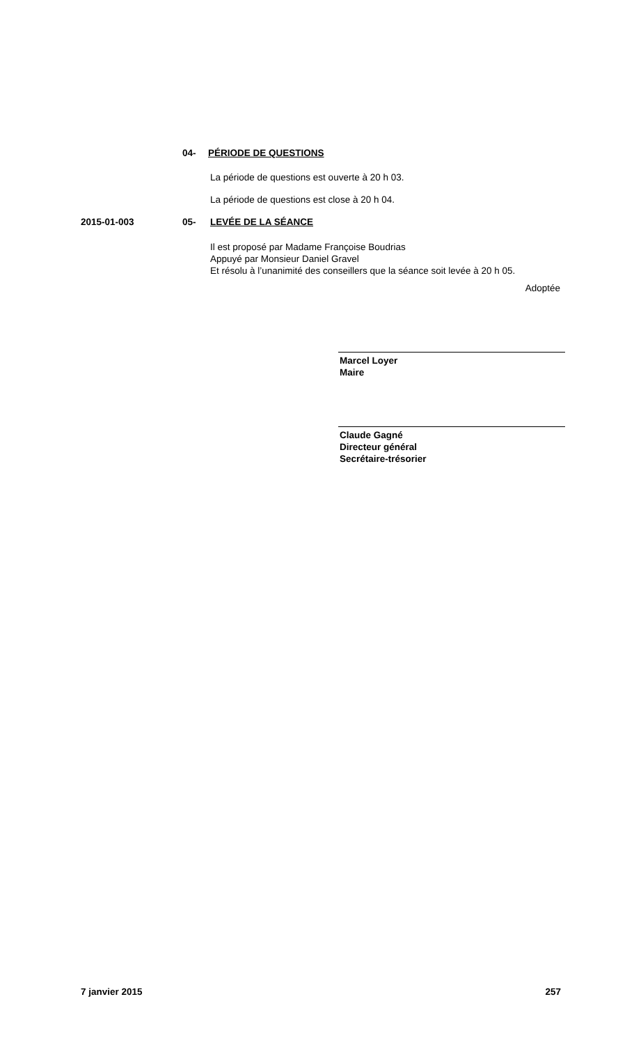04- PÉRIODE DE QUESTIONS
La période de questions est ouverte à 20 h 03.
La période de questions est close à 20 h 04.
2015-01-003 05- LEVÉE DE LA SÉANCE
Il est proposé par Madame Françoise Boudrias
Appuyé par Monsieur Daniel Gravel
Et résolu à l’unanimité des conseillers que la séance soit levée à 20 h 05.
Adoptée
Marcel Loyer
Maire
Claude Gagné
Directeur général
Secrétaire-trésorier
7 janvier 2015 257